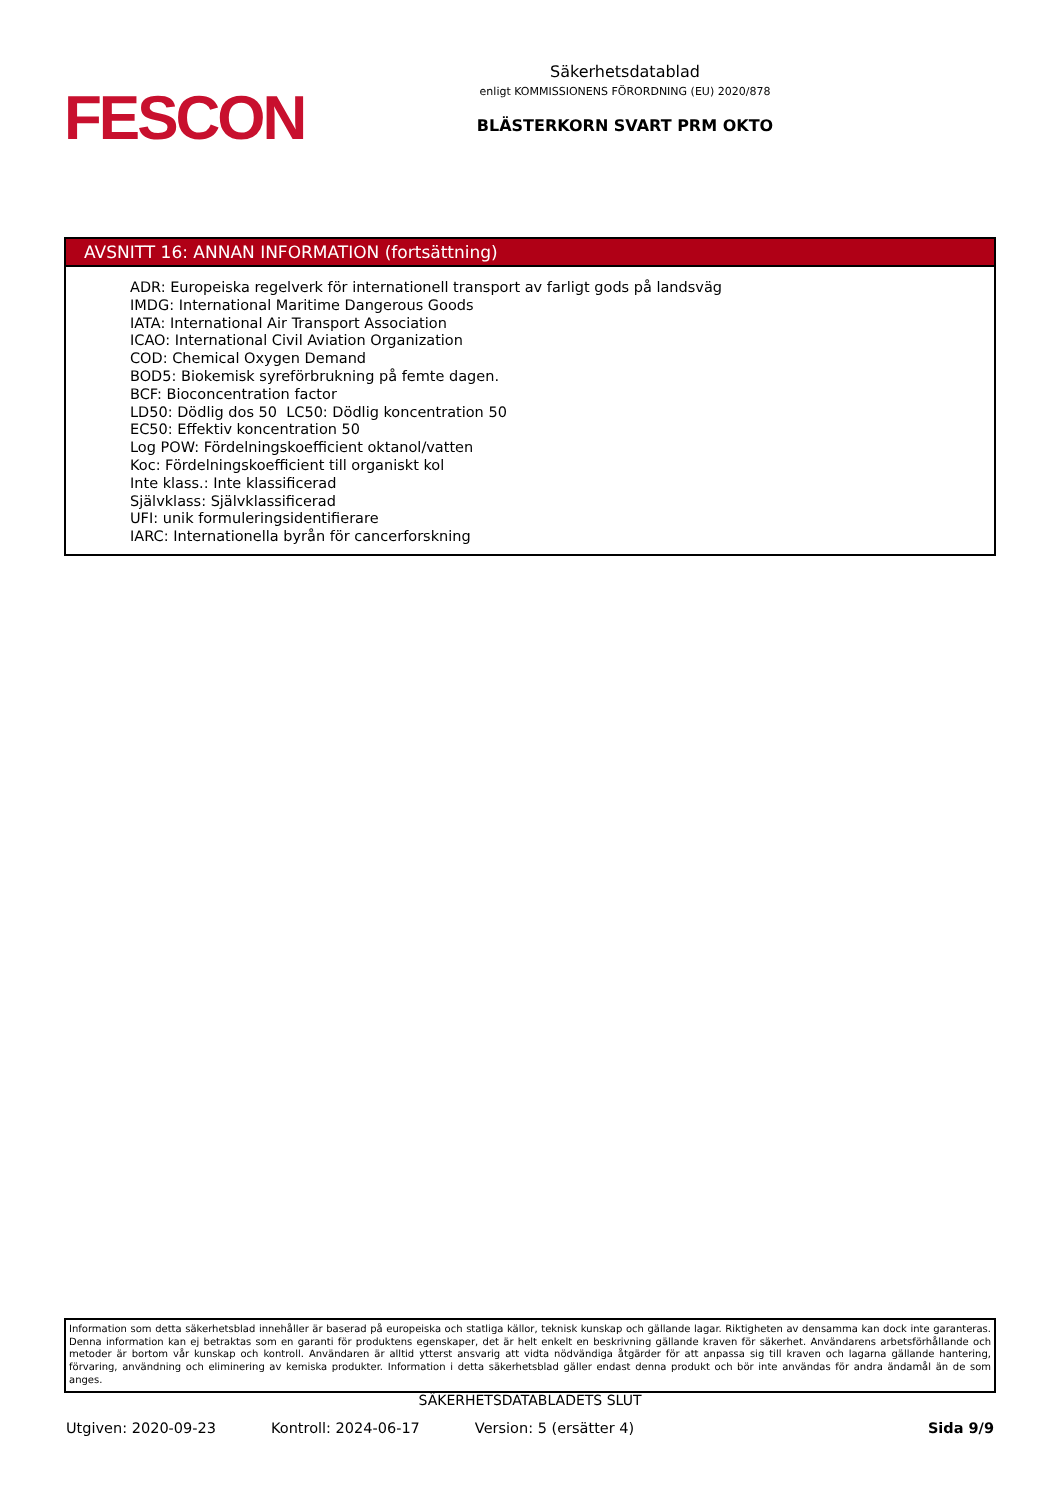FESCON
Säkerhetsdatablad
enligt KOMMISSIONENS FÖRORDNING (EU) 2020/878
BLÄSTERKORN SVART PRM OKTO
AVSNITT 16: ANNAN INFORMATION (fortsättning)
ADR: Europeiska regelverk för internationell transport av farligt gods på landsväg
IMDG: International Maritime Dangerous Goods
IATA: International Air Transport Association
ICAO: International Civil Aviation Organization
COD: Chemical Oxygen Demand
BOD5: Biokemisk syreförbrukning på femte dagen.
BCF: Bioconcentration factor
LD50: Dödlig dos 50 LC50: Dödlig koncentration 50
EC50: Effektiv koncentration 50
Log POW: Fördelningskoefficient oktanol/vatten
Koc: Fördelningskoefficient till organiskt kol
Inte klass.: Inte klassificerad
Självklass: Självklassificerad
UFI: unik formuleringsidentifierare
IARC: Internationella byrån för cancerforskning
Information som detta säkerhetsblad innehåller är baserad på europeiska och statliga källor, teknisk kunskap och gällande lagar. Riktigheten av densamma kan dock inte garanteras. Denna information kan ej betraktas som en garanti för produktens egenskaper, det är helt enkelt en beskrivning gällande kraven för säkerhet. Användarens arbetsförhållande och metoder är bortom vår kunskap och kontroll. Användaren är alltid ytterst ansvarig att vidta nödvändiga åtgärder för att anpassa sig till kraven och lagarna gällande hantering, förvaring, användning och eliminering av kemiska produkter. Information i detta säkerhetsblad gäller endast denna produkt och bör inte användas för andra ändamål än de som anges.
SÄKERHETSDATABLADETS SLUT
Utgiven: 2020-09-23 Kontroll: 2024-06-17 Version: 5 (ersätter 4) Sida 9/9